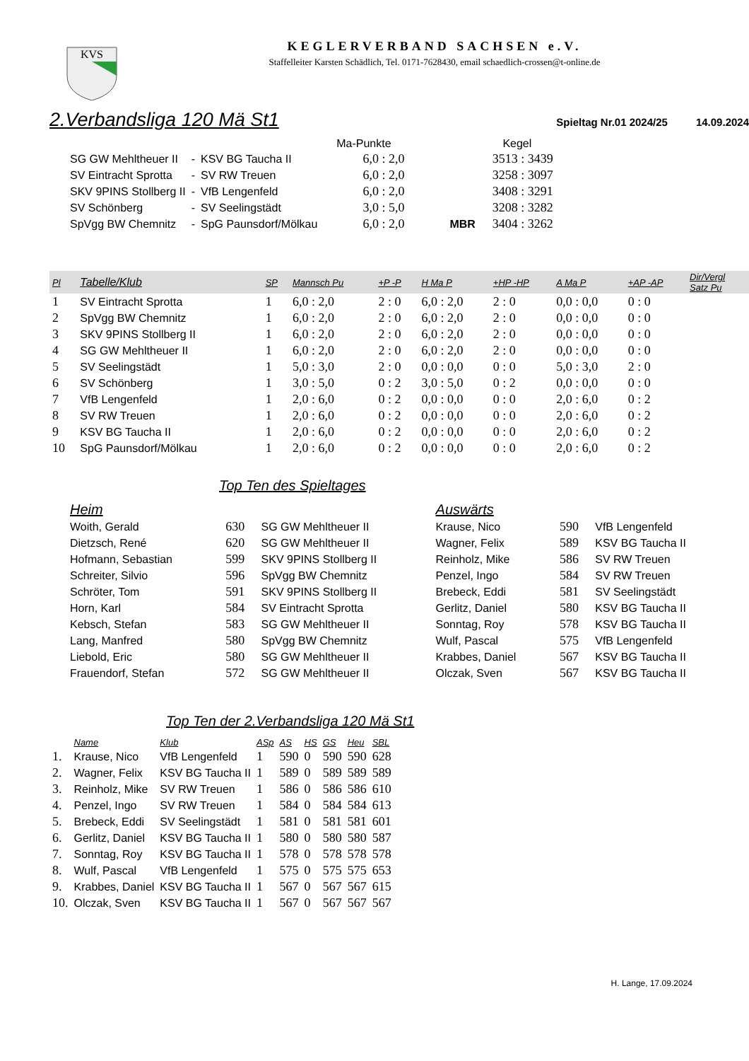KVS
KEGLERVERBAND SACHSEN e.V.
Staffelleiter Karsten Schädlich, Tel. 0171-7628430, email schaedlich-crossen@t-online.de
2.Verbandsliga 120 Mä St1
Spieltag Nr.01 2024/25 14.09.2024
| | | | Ma-Punkte | | Kegel |
| SG GW Mehltheuer II | - | KSV BG Taucha II | 6,0 : 2,0 | | 3513 : 3439 |
| SV Eintracht Sprotta | - | SV RW Treuen | 6,0 : 2,0 | | 3258 : 3097 |
| SKV 9PINS Stollberg II | - | VfB Lengenfeld | 6,0 : 2,0 | | 3408 : 3291 |
| SV Schönberg | - | SV Seelingstädt | 3,0 : 5,0 | | 3208 : 3282 |
| SpVgg BW Chemnitz | - | SpG Paunsdorf/Mölkau | 6,0 : 2,0 | MBR | 3404 : 3262 |
| Pl | Tabelle/Klub | SP | Mannsch Pu | +P -P | H Ma P | +HP -HP | A Ma P | +AP -AP | Dir/Vergl Satz Pu |
| --- | --- | --- | --- | --- | --- | --- | --- | --- | --- |
| 1 | SV Eintracht Sprotta | 1 | 6,0 : 2,0 | 2 : 0 | 6,0 : 2,0 | 2 : 0 | 0,0 : 0,0 | 0 : 0 | |
| 2 | SpVgg BW Chemnitz | 1 | 6,0 : 2,0 | 2 : 0 | 6,0 : 2,0 | 2 : 0 | 0,0 : 0,0 | 0 : 0 | |
| 3 | SKV 9PINS Stollberg II | 1 | 6,0 : 2,0 | 2 : 0 | 6,0 : 2,0 | 2 : 0 | 0,0 : 0,0 | 0 : 0 | |
| 4 | SG GW Mehltheuer II | 1 | 6,0 : 2,0 | 2 : 0 | 6,0 : 2,0 | 2 : 0 | 0,0 : 0,0 | 0 : 0 | |
| 5 | SV Seelingstädt | 1 | 5,0 : 3,0 | 2 : 0 | 0,0 : 0,0 | 0 : 0 | 5,0 : 3,0 | 2 : 0 | |
| 6 | SV Schönberg | 1 | 3,0 : 5,0 | 0 : 2 | 3,0 : 5,0 | 0 : 2 | 0,0 : 0,0 | 0 : 0 | |
| 7 | VfB Lengenfeld | 1 | 2,0 : 6,0 | 0 : 2 | 0,0 : 0,0 | 0 : 0 | 2,0 : 6,0 | 0 : 2 | |
| 8 | SV RW Treuen | 1 | 2,0 : 6,0 | 0 : 2 | 0,0 : 0,0 | 0 : 0 | 2,0 : 6,0 | 0 : 2 | |
| 9 | KSV BG Taucha II | 1 | 2,0 : 6,0 | 0 : 2 | 0,0 : 0,0 | 0 : 0 | 2,0 : 6,0 | 0 : 2 | |
| 10 | SpG Paunsdorf/Mölkau | 1 | 2,0 : 6,0 | 0 : 2 | 0,0 : 0,0 | 0 : 0 | 2,0 : 6,0 | 0 : 2 | |
Top Ten des Spieltages
| Heim | | | Auswärts | | |
| --- | --- | --- | --- | --- | --- |
| Woith, Gerald | 630 | SG GW Mehltheuer II | Krause, Nico | 590 | VfB Lengenfeld |
| Dietzsch, René | 620 | SG GW Mehltheuer II | Wagner, Felix | 589 | KSV BG Taucha II |
| Hofmann, Sebastian | 599 | SKV 9PINS Stollberg II | Reinholz, Mike | 586 | SV RW Treuen |
| Schreiter, Silvio | 596 | SpVgg BW Chemnitz | Penzel, Ingo | 584 | SV RW Treuen |
| Schröter, Tom | 591 | SKV 9PINS Stollberg II | Brebeck, Eddi | 581 | SV Seelingstädt |
| Horn, Karl | 584 | SV Eintracht Sprotta | Gerlitz, Daniel | 580 | KSV BG Taucha II |
| Kebsch, Stefan | 583 | SG GW Mehltheuer II | Sonntag, Roy | 578 | KSV BG Taucha II |
| Lang, Manfred | 580 | SpVgg BW Chemnitz | Wulf, Pascal | 575 | VfB Lengenfeld |
| Liebold, Eric | 580 | SG GW Mehltheuer II | Krabbes, Daniel | 567 | KSV BG Taucha II |
| Frauendorf, Stefan | 572 | SG GW Mehltheuer II | Olczak, Sven | 567 | KSV BG Taucha II |
Top Ten der 2.Verbandsliga 120 Mä St1
| | Name | Klub | ASp | AS | HS | GS | Heu | SBL |
| --- | --- | --- | --- | --- | --- | --- | --- | --- |
| 1. | Krause, Nico | VfB Lengenfeld | 1 | 590 | 0 | 590 | 590 | 628 |
| 2. | Wagner, Felix | KSV BG Taucha II | 1 | 589 | 0 | 589 | 589 | 589 |
| 3. | Reinholz, Mike | SV RW Treuen | 1 | 586 | 0 | 586 | 586 | 610 |
| 4. | Penzel, Ingo | SV RW Treuen | 1 | 584 | 0 | 584 | 584 | 613 |
| 5. | Brebeck, Eddi | SV Seelingstädt | 1 | 581 | 0 | 581 | 581 | 601 |
| 6. | Gerlitz, Daniel | KSV BG Taucha II | 1 | 580 | 0 | 580 | 580 | 587 |
| 7. | Sonntag, Roy | KSV BG Taucha II | 1 | 578 | 0 | 578 | 578 | 578 |
| 8. | Wulf, Pascal | VfB Lengenfeld | 1 | 575 | 0 | 575 | 575 | 653 |
| 9. | Krabbes, Daniel | KSV BG Taucha II | 1 | 567 | 0 | 567 | 567 | 615 |
| 10. | Olczak, Sven | KSV BG Taucha II | 1 | 567 | 0 | 567 | 567 | 567 |
H. Lange, 17.09.2024